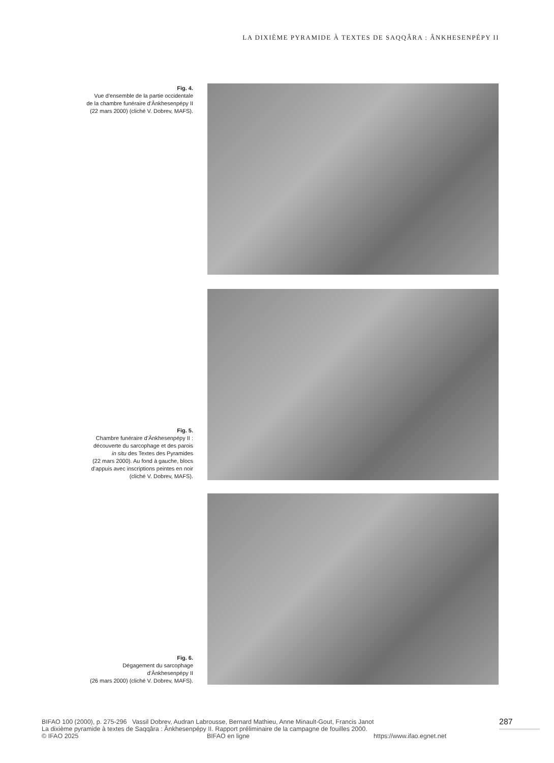LA DIXIÈME PYRAMIDE À TEXTES DE SAQQÂRA : ÂNKHESENPÉPY II
Fig. 4.
Vue d’ensemble de la partie occidentale
de la chambre funéraire d’Ânkhesenpépy II
(22 mars 2000) (cliché V. Dobrev, MAFS).
Fig. 5.
Chambre funéraire d’Ânkhesenpépy II :
découverte du sarcophage et des parois
in situ des Textes des Pyramides
(22 mars 2000). Au fond à gauche, blocs
d’appuis avec inscriptions peintes en noir
(cliché V. Dobrev, MAFS).
Fig. 6.
Dégagement du sarcophage
d’Ânkhesenpépy II
(26 mars 2000) (cliché V. Dobrev, MAFS).
BIFAO 100 (2000), p. 275-296 Vassil Dobrev, Audran Labrousse, Bernard Mathieu, Anne Minault-Gout, Francis Janot
La dixième pyramide à textes de Saqqâra : Ânkhesenpépy II. Rapport préliminaire de la campagne de fouilles 2000.
© IFAO 2025 BIFAO en ligne https://www.ifao.egnet.net
287